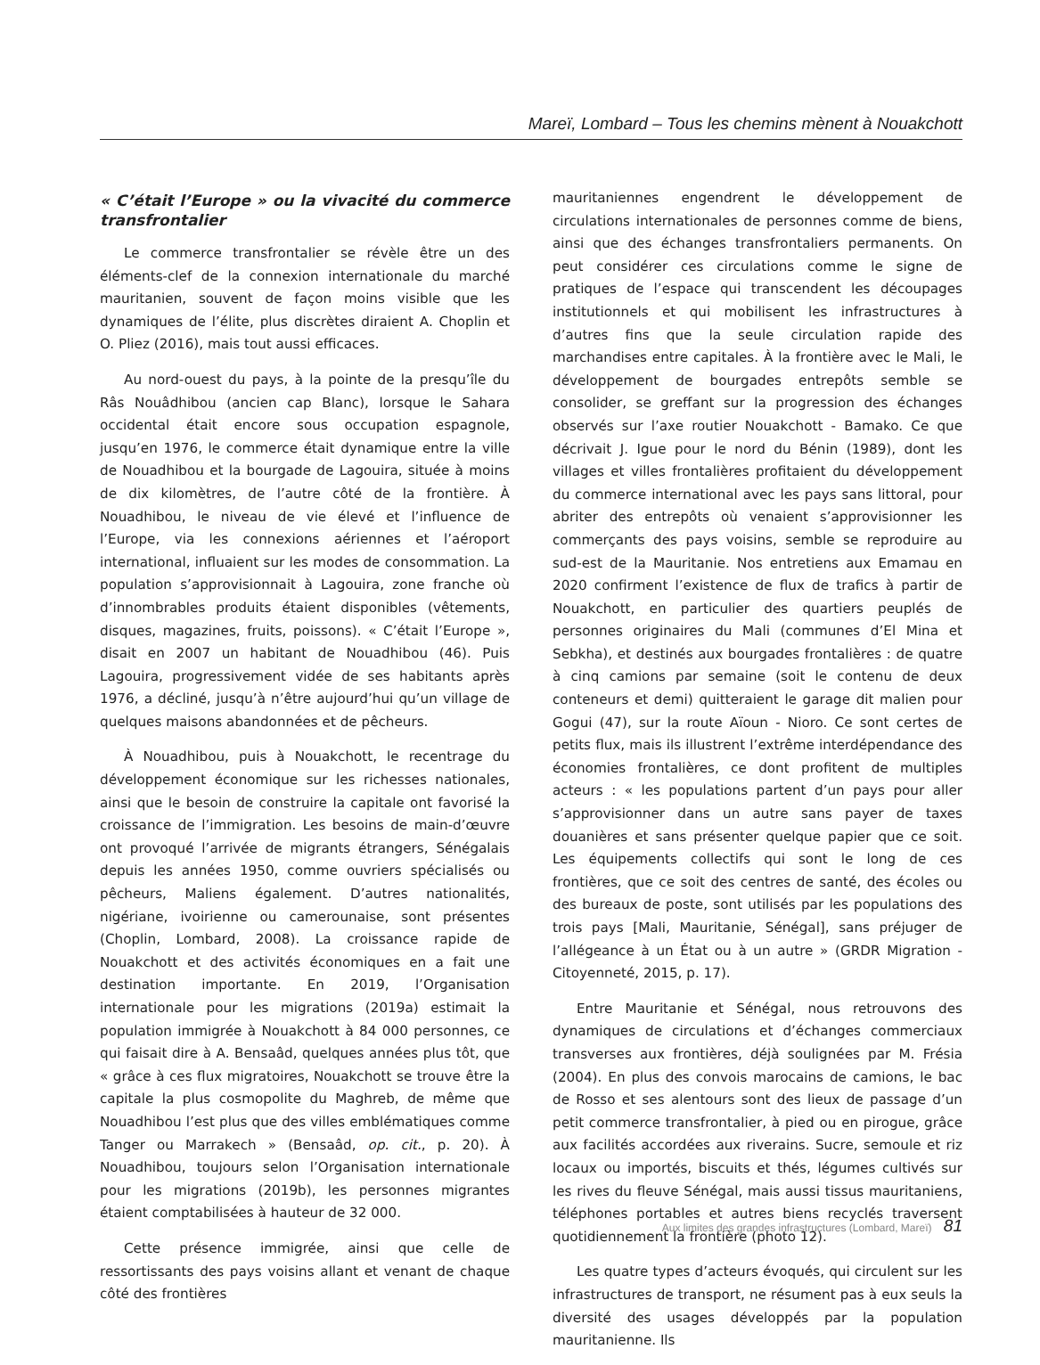Mareï, Lombard – Tous les chemins mènent à Nouakchott
« C’était l’Europe » ou la vivacité du commerce transfrontalier
Le commerce transfrontalier se révèle être un des éléments-clef de la connexion internationale du marché mauritanien, souvent de façon moins visible que les dynamiques de l’élite, plus discrètes diraient A. Choplin et O. Pliez (2016), mais tout aussi efficaces.
Au nord-ouest du pays, à la pointe de la presqu’île du Râs Nouâdhibou (ancien cap Blanc), lorsque le Sahara occidental était encore sous occupation espagnole, jusqu’en 1976, le commerce était dynamique entre la ville de Nouadhibou et la bourgade de Lagouira, située à moins de dix kilomètres, de l’autre côté de la frontière. À Nouadhibou, le niveau de vie élevé et l’influence de l’Europe, via les connexions aériennes et l’aéroport international, influaient sur les modes de consommation. La population s’approvisionnait à Lagouira, zone franche où d’innombrables produits étaient disponibles (vêtements, disques, magazines, fruits, poissons). « C’était l’Europe », disait en 2007 un habitant de Nouadhibou (46). Puis Lagouira, progressivement vidée de ses habitants après 1976, a décliné, jusqu’à n’être aujourd’hui qu’un village de quelques maisons abandonnées et de pêcheurs.
À Nouadhibou, puis à Nouakchott, le recentrage du développement économique sur les richesses nationales, ainsi que le besoin de construire la capitale ont favorisé la croissance de l’immigration. Les besoins de main-d’œuvre ont provoqué l’arrivée de migrants étrangers, Sénégalais depuis les années 1950, comme ouvriers spécialisés ou pêcheurs, Maliens également. D’autres nationalités, nigériane, ivoirienne ou camerounaise, sont présentes (Choplin, Lombard, 2008). La croissance rapide de Nouakchott et des activités économiques en a fait une destination importante. En 2019, l’Organisation internationale pour les migrations (2019a) estimait la population immigrée à Nouakchott à 84 000 personnes, ce qui faisait dire à A. Bensaâd, quelques années plus tôt, que « grâce à ces flux migratoires, Nouakchott se trouve être la capitale la plus cosmopolite du Maghreb, de même que Nouadhibou l’est plus que des villes emblématiques comme Tanger ou Marrakech » (Bensaâd, op. cit., p. 20). À Nouadhibou, toujours selon l’Organisation internationale pour les migrations (2019b), les personnes migrantes étaient comptabilisées à hauteur de 32 000.
Cette présence immigrée, ainsi que celle de ressortissants des pays voisins allant et venant de chaque côté des frontières
mauritaniennes engendrent le développement de circulations internationales de personnes comme de biens, ainsi que des échanges transfrontaliers permanents. On peut considérer ces circulations comme le signe de pratiques de l’espace qui transcendent les découpages institutionnels et qui mobilisent les infrastructures à d’autres fins que la seule circulation rapide des marchandises entre capitales. À la frontière avec le Mali, le développement de bourgades entrepôts semble se consolider, se greffant sur la progression des échanges observés sur l’axe routier Nouakchott - Bamako. Ce que décrivait J. Igue pour le nord du Bénin (1989), dont les villages et villes frontalières profitaient du développement du commerce international avec les pays sans littoral, pour abriter des entrepôts où venaient s’approvisionner les commerçants des pays voisins, semble se reproduire au sud-est de la Mauritanie. Nos entretiens aux Emamau en 2020 confirment l’existence de flux de trafics à partir de Nouakchott, en particulier des quartiers peuplés de personnes originaires du Mali (communes d’El Mina et Sebkha), et destinés aux bourgades frontalières : de quatre à cinq camions par semaine (soit le contenu de deux conteneurs et demi) quitteraient le garage dit malien pour Gogui (47), sur la route Aïoun - Nioro. Ce sont certes de petits flux, mais ils illustrent l’extrême interdépendance des économies frontalières, ce dont profitent de multiples acteurs : « les populations partent d’un pays pour aller s’approvisionner dans un autre sans payer de taxes douanières et sans présenter quelque papier que ce soit. Les équipements collectifs qui sont le long de ces frontières, que ce soit des centres de santé, des écoles ou des bureaux de poste, sont utilisés par les populations des trois pays [Mali, Mauritanie, Sénégal], sans préjuger de l’allégeance à un État ou à un autre » (GRDR Migration - Citoyenneté, 2015, p. 17).
Entre Mauritanie et Sénégal, nous retrouvons des dynamiques de circulations et d’échanges commerciaux transverses aux frontières, déjà soulignées par M. Frésia (2004). En plus des convois marocains de camions, le bac de Rosso et ses alentours sont des lieux de passage d’un petit commerce transfrontalier, à pied ou en pirogue, grâce aux facilités accordées aux riverains. Sucre, semoule et riz locaux ou importés, biscuits et thés, légumes cultivés sur les rives du fleuve Sénégal, mais aussi tissus mauritaniens, téléphones portables et autres biens recyclés traversent quotidiennement la frontière (photo 12).
Les quatre types d’acteurs évoqués, qui circulent sur les infrastructures de transport, ne résument pas à eux seuls la diversité des usages développés par la population mauritanienne. Ils
Aux limites des grandes infrastructures (Lombard, Mareï) 81